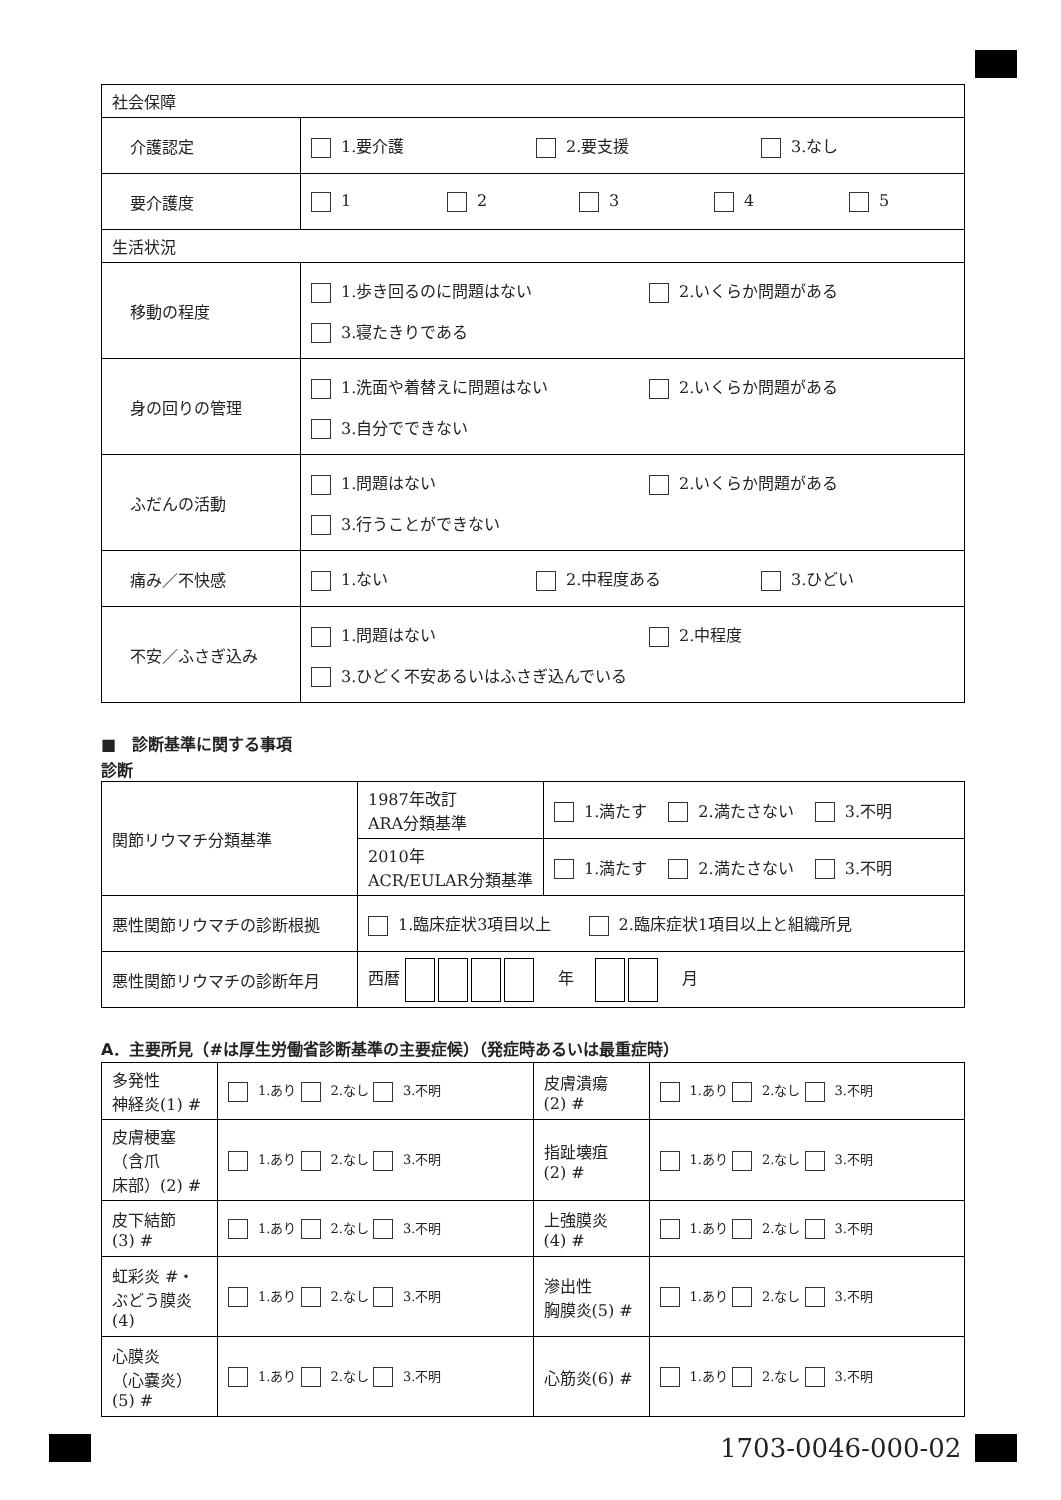| 社会保障 | |
| 介護認定 | 1.要介護 2.要支援 3.なし |
| 要介護度 | 1 2 3 4 5 |
| 生活状況 | |
| 移動の程度 | 1.歩き回るのに問題はない 2.いくらか問題がある 3.寝たきりである |
| 身の回りの管理 | 1.洗面や着替えに問題はない 2.いくらか問題がある 3.自分でできない |
| ふだんの活動 | 1.問題はない 2.いくらか問題がある 3.行うことができない |
| 痛み／不快感 | 1.ない 2.中程度ある 3.ひどい |
| 不安／ふさぎ込み | 1.問題はない 2.中程度 3.ひどく不安あるいはふさぎ込んでいる |
■　診断基準に関する事項
診断
| 関節リウマチ分類基準 | 1987年改訂 ARA分類基準 | 1.満たす 2.満たさない 3.不明 |
| | 2010年 ACR/EULAR分類基準 | 1.満たす 2.満たさない 3.不明 |
| 悪性関節リウマチの診断根拠 | 1.臨床症状3項目以上 2.臨床症状1項目以上と組織所見 | |
| 悪性関節リウマチの診断年月 | 西暦 年 月 | |
A．主要所見（#は厚生労働省診断基準の主要症候）（発症時あるいは最重症時）
| 多発性 神経炎(1) # | 1.あり 2.なし 3.不明 | 皮膚潰瘍 (2) # | 1.あり 2.なし 3.不明 |
| 皮膚梗塞 （含爪 床部）(2) # | 1.あり 2.なし 3.不明 | 指趾壊疽 (2) # | 1.あり 2.なし 3.不明 |
| 皮下結節 (3) # | 1.あり 2.なし 3.不明 | 上強膜炎 (4) # | 1.あり 2.なし 3.不明 |
| 虹彩炎 #・ ぶどう膜炎 (4) | 1.あり 2.なし 3.不明 | 滲出性 胸膜炎(5) # | 1.あり 2.なし 3.不明 |
| 心膜炎 （心嚢炎） (5) # | 1.あり 2.なし 3.不明 | 心筋炎(6) # | 1.あり 2.なし 3.不明 |
1703-0046-000-02